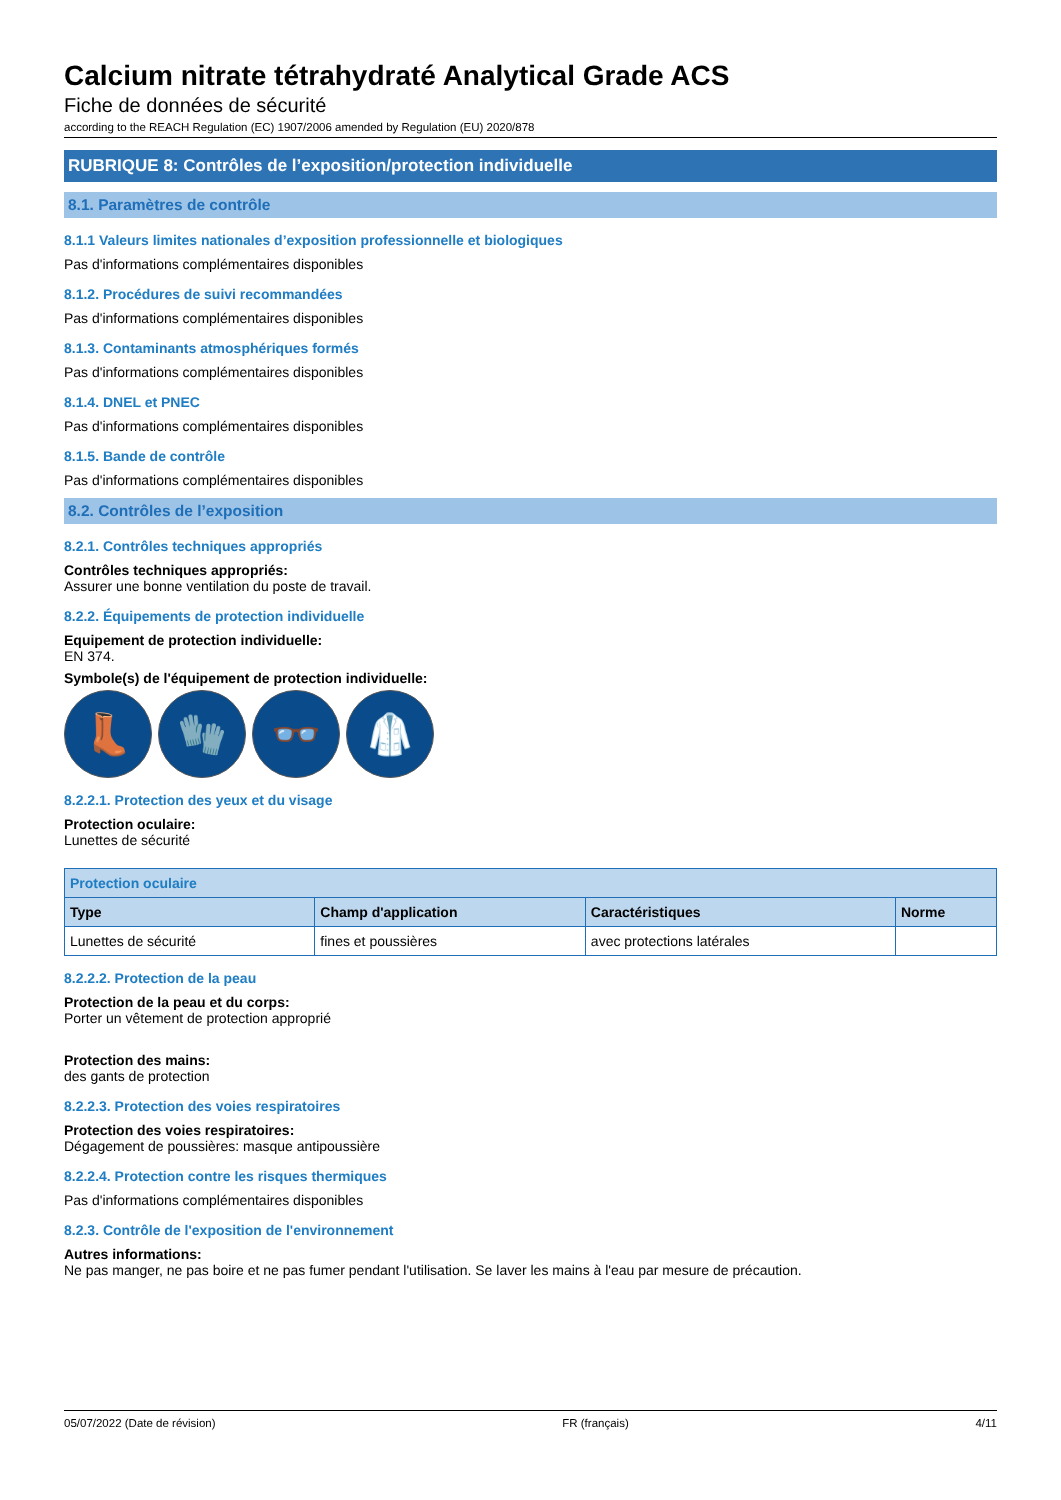Calcium nitrate tétrahydraté Analytical Grade ACS
Fiche de données de sécurité
according to the REACH Regulation (EC) 1907/2006 amended by Regulation (EU) 2020/878
RUBRIQUE 8: Contrôles de l’exposition/protection individuelle
8.1. Paramètres de contrôle
8.1.1 Valeurs limites nationales d’exposition professionnelle et biologiques
Pas d'informations complémentaires disponibles
8.1.2. Procédures de suivi recommandées
Pas d'informations complémentaires disponibles
8.1.3. Contaminants atmosphériques formés
Pas d'informations complémentaires disponibles
8.1.4. DNEL et PNEC
Pas d'informations complémentaires disponibles
8.1.5. Bande de contrôle
Pas d'informations complémentaires disponibles
8.2. Contrôles de l’exposition
8.2.1. Contrôles techniques appropriés
Contrôles techniques appropriés:
Assurer une bonne ventilation du poste de travail.
8.2.2. Équipements de protection individuelle
Equipement de protection individuelle:
EN 374.
Symbole(s) de l'équipement de protection individuelle:
👢 🧤 👓 🥼
8.2.2.1. Protection des yeux et du visage
Protection oculaire:
Lunettes de sécurité
| Protection oculaire | | | |
| --- | --- | --- | --- |
| Type | Champ d'application | Caractéristiques | Norme |
| Lunettes de sécurité | fines et poussières | avec protections latérales | |
8.2.2.2. Protection de la peau
Protection de la peau et du corps:
Porter un vêtement de protection approprié
Protection des mains:
des gants de protection
8.2.2.3. Protection des voies respiratoires
Protection des voies respiratoires:
Dégagement de poussières: masque antipoussière
8.2.2.4. Protection contre les risques thermiques
Pas d'informations complémentaires disponibles
8.2.3. Contrôle de l'exposition de l'environnement
Autres informations:
Ne pas manger, ne pas boire et ne pas fumer pendant l'utilisation. Se laver les mains à l'eau par mesure de précaution.
05/07/2022 (Date de révision) FR (français) 4/11